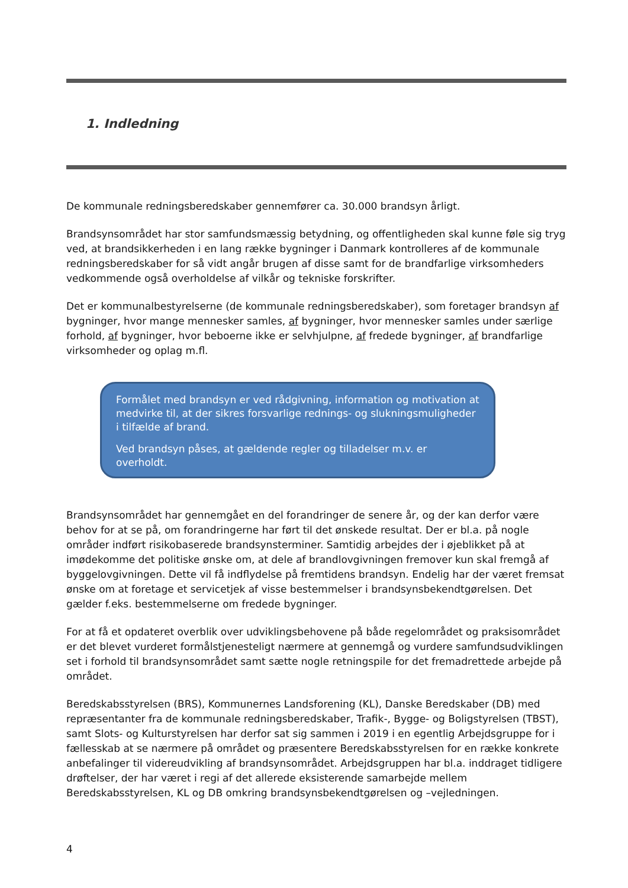1. Indledning
De kommunale redningsberedskaber gennemfører ca. 30.000 brandsyn årligt.
Brandsynsområdet har stor samfundsmæssig betydning, og offentligheden skal kunne føle sig tryg ved, at brandsikkerheden i en lang række bygninger i Danmark kontrolleres af de kommunale redningsberedskaber for så vidt angår brugen af disse samt for de brandfarlige virksomheders vedkommende også overholdelse af vilkår og tekniske forskrifter.
Det er kommunalbestyrelserne (de kommunale redningsberedskaber), som foretager brandsyn af bygninger, hvor mange mennesker samles, af bygninger, hvor mennesker samles under særlige forhold, af bygninger, hvor beboerne ikke er selvhjulpne, af fredede bygninger, af brandfarlige virksomheder og oplag m.fl.
Formålet med brandsyn er ved rådgivning, information og motivation at medvirke til, at der sikres forsvarlige rednings- og slukningsmuligheder i tilfælde af brand.
Ved brandsyn påses, at gældende regler og tilladelser m.v. er overholdt.
Brandsynsområdet har gennemgået en del forandringer de senere år, og der kan derfor være behov for at se på, om forandringerne har ført til det ønskede resultat. Der er bl.a. på nogle områder indført risikobaserede brandsynsterminer. Samtidig arbejdes der i øjeblikket på at imødekomme det politiske ønske om, at dele af brandlovgivningen fremover kun skal fremgå af byggelovgivningen. Dette vil få indflydelse på fremtidens brandsyn. Endelig har der været fremsat ønske om at foretage et servicetjek af visse bestemmelser i brandsynsbekendtgørelsen. Det gælder f.eks. bestemmelserne om fredede bygninger.
For at få et opdateret overblik over udviklingsbehovene på både regelområdet og praksisområdet er det blevet vurderet formålstjenesteligt nærmere at gennemgå og vurdere samfundsudviklingen set i forhold til brandsynsområdet samt sætte nogle retningspile for det fremadrettede arbejde på området.
Beredskabsstyrelsen (BRS), Kommunernes Landsforening (KL), Danske Beredskaber (DB) med repræsentanter fra de kommunale redningsberedskaber, Trafik-, Bygge- og Boligstyrelsen (TBST), samt Slots- og Kulturstyrelsen har derfor sat sig sammen i 2019 i en egentlig Arbejdsgruppe for i fællesskab at se nærmere på området og præsentere Beredskabsstyrelsen for en række konkrete anbefalinger til videreudvikling af brandsynsområdet. Arbejdsgruppen har bl.a. inddraget tidligere drøftelser, der har været i regi af det allerede eksisterende samarbejde mellem Beredskabsstyrelsen, KL og DB omkring brandsynsbekendtgørelsen og –vejledningen.
4